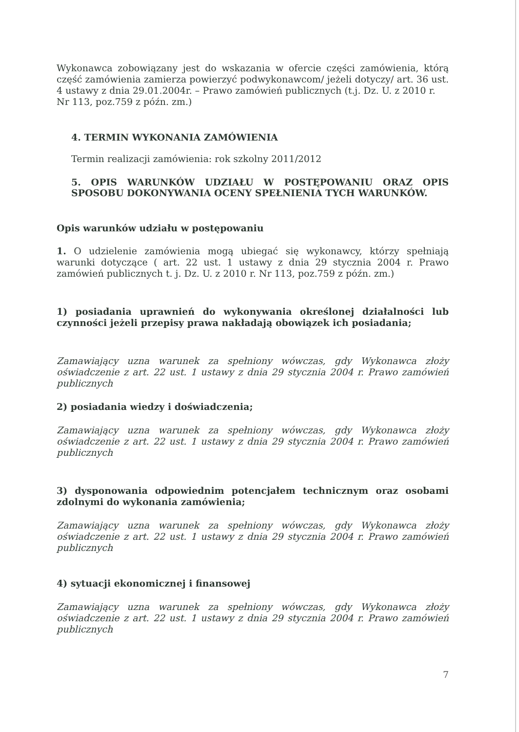Wykonawca zobowiązany jest do wskazania w ofercie części zamówienia, którą część zamówienia zamierza powierzyć podwykonawcom/ jeżeli dotyczy/ art. 36 ust. 4 ustawy z dnia 29.01.2004r. – Prawo zamówień publicznych (t.j. Dz. U. z 2010 r.
Nr 113, poz.759 z późn. zm.)
4. TERMIN WYKONANIA ZAMÓWIENIA
Termin realizacji zamówienia: rok szkolny 2011/2012
5. OPIS WARUNKÓW UDZIAŁU W POSTĘPOWANIU ORAZ OPIS SPOSOBU DOKONYWANIA OCENY SPEŁNIENIA TYCH WARUNKÓW.
Opis warunków udziału w postępowaniu
1. O udzielenie zamówienia mogą ubiegać się wykonawcy, którzy spełniają warunki dotyczące ( art. 22 ust. 1 ustawy z dnia 29 stycznia 2004 r. Prawo zamówień publicznych t. j. Dz. U. z 2010 r. Nr 113, poz.759 z późn. zm.)
1) posiadania uprawnień do wykonywania określonej działalności lub czynności jeżeli przepisy prawa nakładają obowiązek ich posiadania;
Zamawiający uzna warunek za spełniony wówczas, gdy Wykonawca złoży oświadczenie z art. 22 ust. 1 ustawy z dnia 29 stycznia 2004 r. Prawo zamówień publicznych
2) posiadania wiedzy i doświadczenia;
Zamawiający uzna warunek za spełniony wówczas, gdy Wykonawca złoży oświadczenie z art. 22 ust. 1 ustawy z dnia 29 stycznia 2004 r. Prawo zamówień publicznych
3) dysponowania odpowiednim potencjałem technicznym oraz osobami zdolnymi do wykonania zamówienia;
Zamawiający uzna warunek za spełniony wówczas, gdy Wykonawca złoży oświadczenie z art. 22 ust. 1 ustawy z dnia 29 stycznia 2004 r. Prawo zamówień publicznych
4) sytuacji ekonomicznej i finansowej
Zamawiający uzna warunek za spełniony wówczas, gdy Wykonawca złoży oświadczenie z art. 22 ust. 1 ustawy z dnia 29 stycznia 2004 r. Prawo zamówień publicznych
7